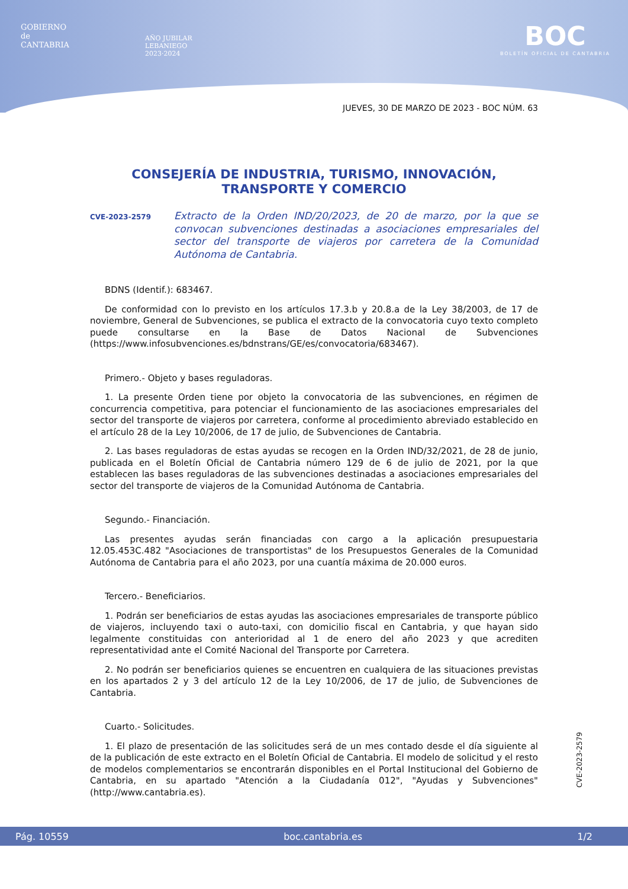GOBIERNO
de
CANTABRIA
AÑO JUBILAR
LEBANIEGO
2023·2024
BOC
BOLETÍN OFICIAL DE CANTABRIA
JUEVES, 30 DE MARZO DE 2023 - BOC NÚM. 63
CONSEJERÍA DE INDUSTRIA, TURISMO, INNOVACIÓN,
TRANSPORTE Y COMERCIO
CVE-2023-2579 Extracto de la Orden IND/20/2023, de 20 de marzo, por la que se convocan subvenciones destinadas a asociaciones empresariales del sector del transporte de viajeros por carretera de la Comunidad Autónoma de Cantabria.
BDNS (Identif.): 683467.
De conformidad con lo previsto en los artículos 17.3.b y 20.8.a de la Ley 38/2003, de 17 de noviembre, General de Subvenciones, se publica el extracto de la convocatoria cuyo texto completo puede consultarse en la Base de Datos Nacional de Subvenciones (https://www.infosubvenciones.es/bdnstrans/GE/es/convocatoria/683467).
Primero.- Objeto y bases reguladoras.
1. La presente Orden tiene por objeto la convocatoria de las subvenciones, en régimen de concurrencia competitiva, para potenciar el funcionamiento de las asociaciones empresariales del sector del transporte de viajeros por carretera, conforme al procedimiento abreviado establecido en el artículo 28 de la Ley 10/2006, de 17 de julio, de Subvenciones de Cantabria.
2. Las bases reguladoras de estas ayudas se recogen en la Orden IND/32/2021, de 28 de junio, publicada en el Boletín Oficial de Cantabria número 129 de 6 de julio de 2021, por la que establecen las bases reguladoras de las subvenciones destinadas a asociaciones empresariales del sector del transporte de viajeros de la Comunidad Autónoma de Cantabria.
Segundo.- Financiación.
Las presentes ayudas serán financiadas con cargo a la aplicación presupuestaria 12.05.453C.482 "Asociaciones de transportistas" de los Presupuestos Generales de la Comunidad Autónoma de Cantabria para el año 2023, por una cuantía máxima de 20.000 euros.
Tercero.- Beneficiarios.
1. Podrán ser beneficiarios de estas ayudas las asociaciones empresariales de transporte público de viajeros, incluyendo taxi o auto-taxi, con domicilio fiscal en Cantabria, y que hayan sido legalmente constituidas con anterioridad al 1 de enero del año 2023 y que acrediten representatividad ante el Comité Nacional del Transporte por Carretera.
2. No podrán ser beneficiarios quienes se encuentren en cualquiera de las situaciones previstas en los apartados 2 y 3 del artículo 12 de la Ley 10/2006, de 17 de julio, de Subvenciones de Cantabria.
Cuarto.- Solicitudes.
1. El plazo de presentación de las solicitudes será de un mes contado desde el día siguiente al de la publicación de este extracto en el Boletín Oficial de Cantabria. El modelo de solicitud y el resto de modelos complementarios se encontrarán disponibles en el Portal Institucional del Gobierno de Cantabria, en su apartado "Atención a la Ciudadanía 012", "Ayudas y Subvenciones" (http://www.cantabria.es).
CVE-2023-2579
Pág. 10559 boc.cantabria.es 1/2